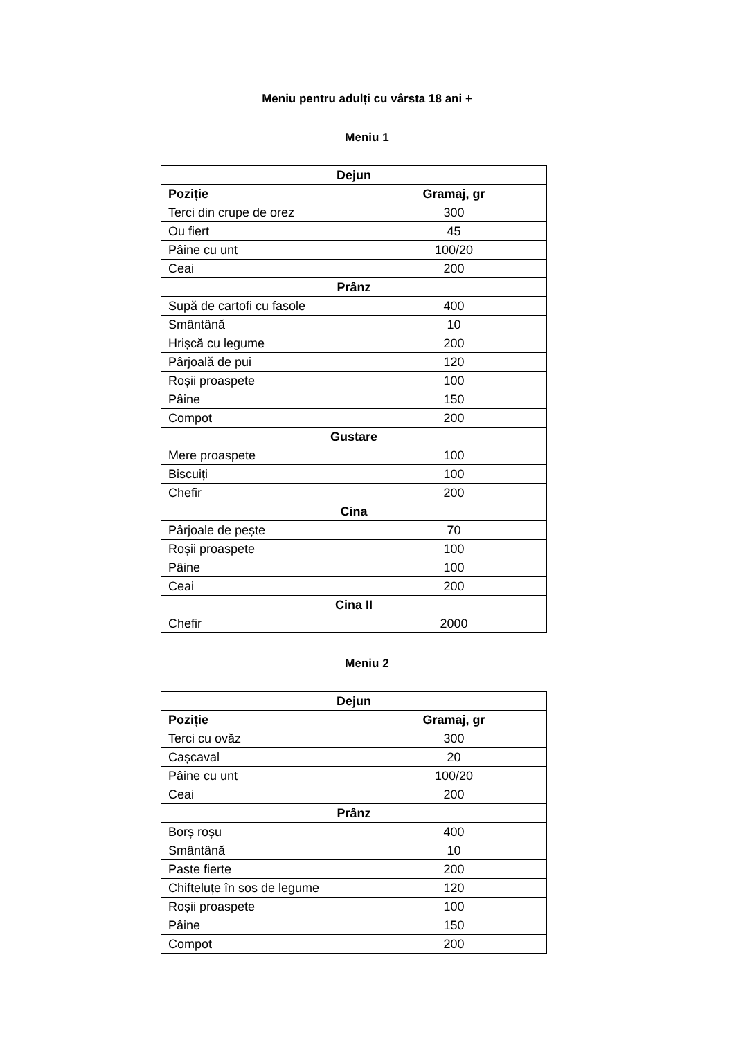Meniu pentru adulți cu vârsta 18 ani +
Meniu 1
| Dejun | |
| --- | --- |
| Poziție | Gramaj, gr |
| Terci din crupe de orez | 300 |
| Ou fiert | 45 |
| Pâine cu unt | 100/20 |
| Ceai | 200 |
| Prânz | |
| Supă de cartofi cu fasole | 400 |
| Smântână | 10 |
| Hrișcă cu legume | 200 |
| Pârjoală de pui | 120 |
| Roșii proaspete | 100 |
| Pâine | 150 |
| Compot | 200 |
| Gustare | |
| Mere proaspete | 100 |
| Biscuiți | 100 |
| Chefir | 200 |
| Cina | |
| Pârjoale de pește | 70 |
| Roșii proaspete | 100 |
| Pâine | 100 |
| Ceai | 200 |
| Cina II | |
| Chefir | 2000 |
Meniu 2
| Dejun | |
| --- | --- |
| Poziție | Gramaj, gr |
| Terci cu ovăz | 300 |
| Cașcaval | 20 |
| Pâine cu unt | 100/20 |
| Ceai | 200 |
| Prânz | |
| Borș roșu | 400 |
| Smântână | 10 |
| Paste fierte | 200 |
| Chifteluțe în sos de legume | 120 |
| Roșii proaspete | 100 |
| Pâine | 150 |
| Compot | 200 |